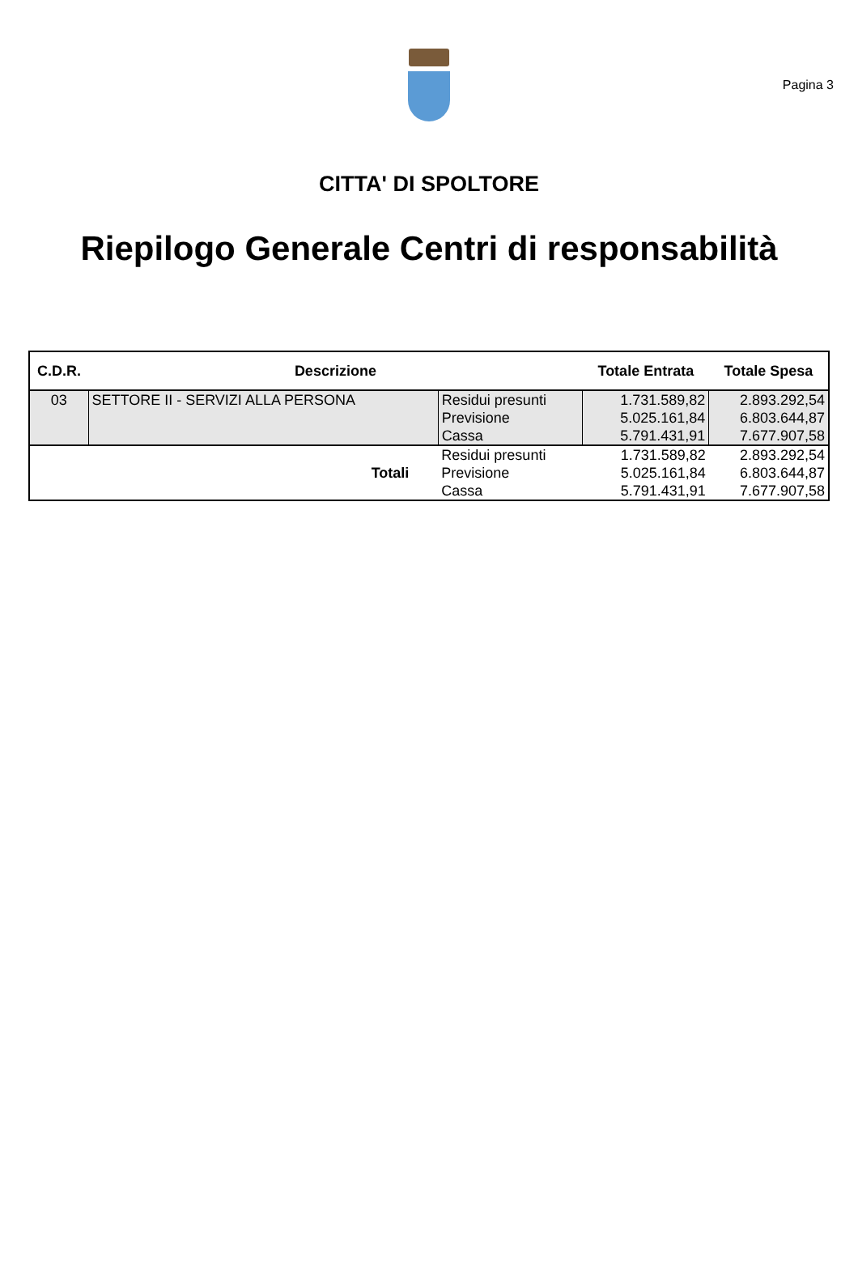Pagina 3
CITTA' DI SPOLTORE
Riepilogo Generale Centri di responsabilità
| C.D.R. | Descrizione | | Totale Entrata | Totale Spesa |
| --- | --- | --- | --- | --- |
| 03 | SETTORE II - SERVIZI ALLA PERSONA | Residui presunti | 1.731.589,82 | 2.893.292,54 |
| | | Previsione | 5.025.161,84 | 6.803.644,87 |
| | | Cassa | 5.791.431,91 | 7.677.907,58 |
| Totali | | Residui presunti | 1.731.589,82 | 2.893.292,54 |
| | | Previsione | 5.025.161,84 | 6.803.644,87 |
| | | Cassa | 5.791.431,91 | 7.677.907,58 |